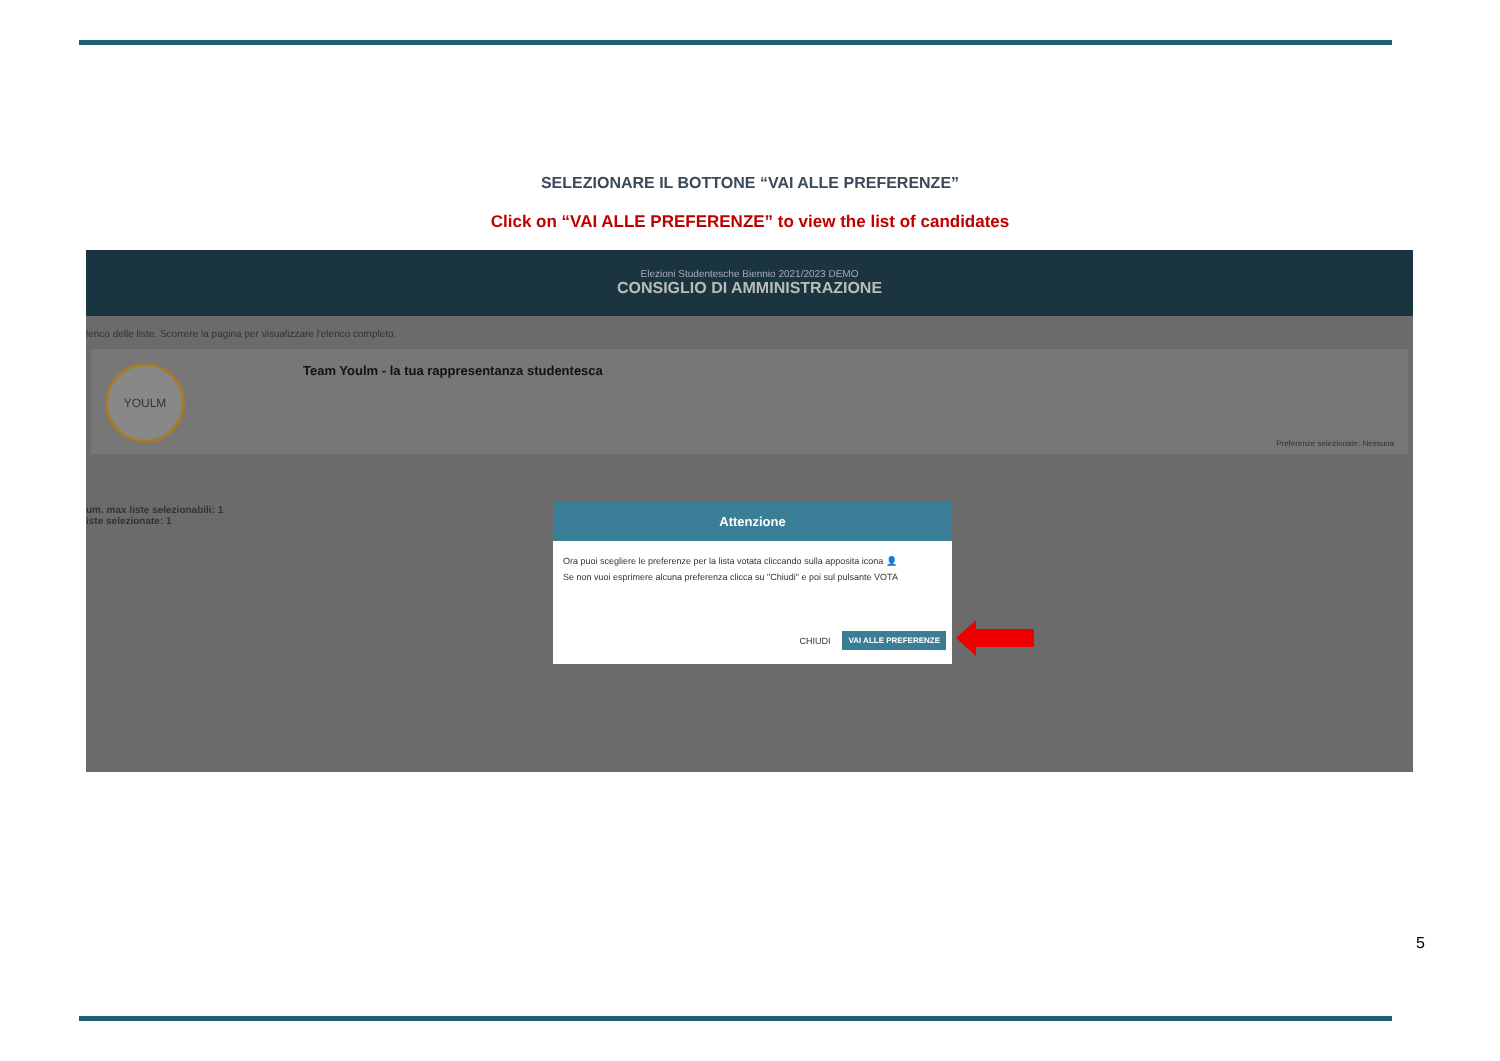SELEZIONARE IL BOTTONE “VAI ALLE PREFERENZE”
Click on “VAI ALLE PREFERENZE” to view the list of candidates
Elezioni Studentesche Biennio 2021/2023 DEMO
CONSIGLIO DI AMMINISTRAZIONE
lenco delle liste. Scorrere la pagina per visualizzare l'elenco completo.
YOULM
Team Youlm - la tua rappresentanza studentesca
Preferenze selezionate: Nessuna
um. max liste selezionabili: 1
iste selezionate: 1
Attenzione
Ora puoi scegliere le preferenze per la lista votata cliccando sulla apposita icona 👤
Se non vuoi esprimere alcuna preferenza clicca su "Chiudi" e poi sul pulsante VOTA
CHIUDI VAI ALLE PREFERENZE
5